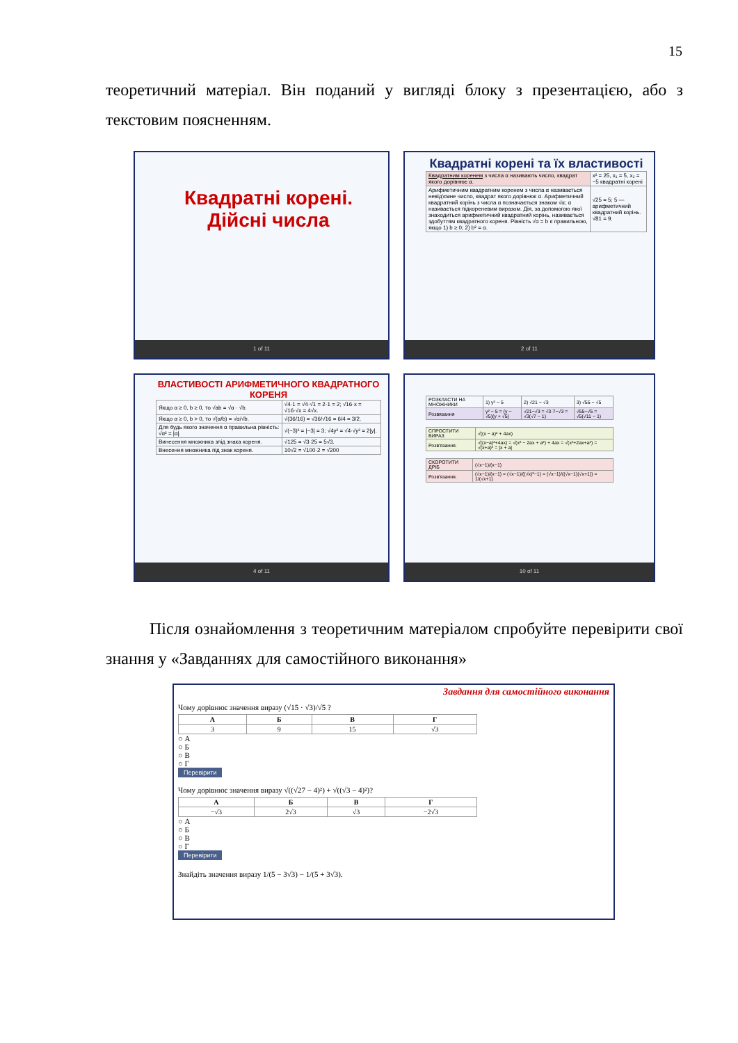15
теоретичний матеріал. Він поданий у вигляді блоку з презентацією, або з текстовим поясненням.
Квадратні корені.
Дійсні числа
1 of 11
Квадратні корені та їх властивості
| Квадратним коренем з числа α називають число, квадрат якого дорівнює α. | x² = 25, x₁ = 5, x₂ = −5 квадратні корені |
| Арифметичним квадратним коренем з числа α називається невід'ємне число, квадрат якого дорівнює α. Арифметичний квадратний корінь з числа α позначається знаком √α; α називається підкореневим виразом. Дія, за допомогою якої знаходиться арифметичний квадратний корінь, називається здобуттям квадратного кореня. Рівність √α = b є правильною, якщо 1) b ≥ 0; 2) b² = α. | √25 = 5; 5 — арифметичний квадратний корінь. √81 = 9. |
2 of 11
ВЛАСТИВОСТІ АРИФМЕТИЧНОГО КВАДРАТНОГО КОРЕНЯ
| Якщо α ≥ 0, b ≥ 0, то √ab = √α · √b. | √4·1 = √4·√1 = 2·1 = 2; √16·x = √16·√x = 4√x. |
| Якщо α ≥ 0, b > 0, то √(α/b) = √α/√b. | √(36/16) = √36/√16 = 6/4 = 3/2. |
| Для будь якого значення α правильна рівність: √α² = /α/. | √(−3)² = /−3/ = 3; √4y² = √4·√y² = 2/y/. |
| Винесення множника зпід знака кореня. | √125 = √3·25 = 5√3. |
| Внесення множника під знак кореня. | 10√2 = √100·2 = √200 |
4 of 11
| РОЗКЛАСТИ НА МНОЖНИКИ | 1) y² − 5 | 2) √21 − √3 | 3) √55 − √5 |
| Розвязання | y² − 5 = (y − √5)(y + √5) | √21−√3 = √3·7−√3 = √3(√7 − 1) | √55−√5 = √5(√11 − 1) |
| СПРОСТИТИ ВИРАЗ | √((x − a)² + 4ax) |
| Розв'язання. | √((x−a)²+4ax) = √(x² − 2ax + a²) + 4ax = √(x²+2ax+a²) = √(x+a)² = /x + a/ |
| СКОРОТИТИ ДРІБ | (√x−1)/(x−1) |
| Розв'язання. | (√x−1)/(x−1) = (√x−1)/((√x)²−1) = (√x−1)/((√x−1)(√x+1)) = 1/(√x+1) |
10 of 11
Після ознайомлення з теоретичним матеріалом спробуйте перевірити свої знання у «Завданнях для самостійного виконання»
Завдання для самостійного виконання
Чому дорівнює значення виразу (√15 · √3)/√5 ?
| А | Б | В | Г |
| --- | --- | --- | --- |
| 3 | 9 | 15 | √3 |
○ А
○ Б
○ В
○ Г
Перевірити
Чому дорівнює значення виразу √((√27 − 4)²) + √((√3 − 4)²)?
| А | Б | В | Г |
| --- | --- | --- | --- |
| −√3 | 2√3 | √3 | −2√3 |
○ А
○ Б
○ В
○ Г
Перевірити
Знайдіть значення виразу 1/(5 − 3√3) − 1/(5 + 3√3).